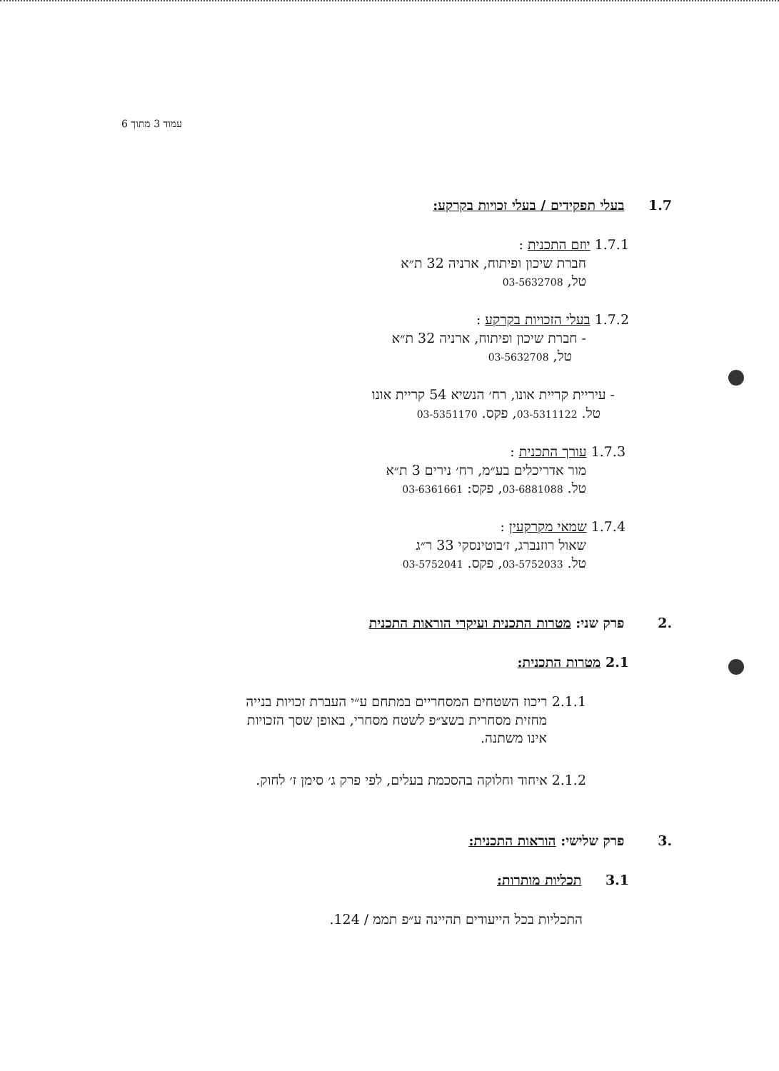עמוד 3 מתוך 6
1.7 בעלי תפקידים / בעלי זכויות בקרקע:
1.7.1 יוזם התכנית :
חברת שיכון ופיתוח, ארניה 32 ת״א
טל, 03-5632708
1.7.2 בעלי הזכויות בקרקע :
- חברת שיכון ופיתוח, ארניה 32 ת״א
טל, 03-5632708
- עיריית קריית אונו, רח׳ הנשיא 54 קריית אונו
טל. 03-5311122, פקס. 03-5351170
1.7.3 עורך התכנית :
מור אדריכלים בע״מ, רח׳ נירים 3 ת״א
טל. 03-6881088, פקס: 03-6361661
1.7.4 שמאי מקרקעין :
שאול רוזנברג, ז׳בוטינסקי 33 ר״ג
טל. 03-5752033, פקס. 03-5752041
.2 פרק שני: מטרות התכנית ועיקרי הוראות התכנית
2.1 מטרות התכנית:
2.1.1 ריכוז השטחים המסחריים במתחם ע״י העברת זכויות בנייה
מחזית מסחרית בשצ״פ לשטח מסחרי, באופן שסך הזכויות
אינו משתנה.
2.1.2 איחוד וחלוקה בהסכמת בעלים, לפי פרק ג׳ סימן ז׳ לחוק.
.3 פרק שלישי: הוראות התכנית:
3.1 תכליות מותרות:
התכליות בכל הייעודים תהיינה ע״פ תממ / 124.